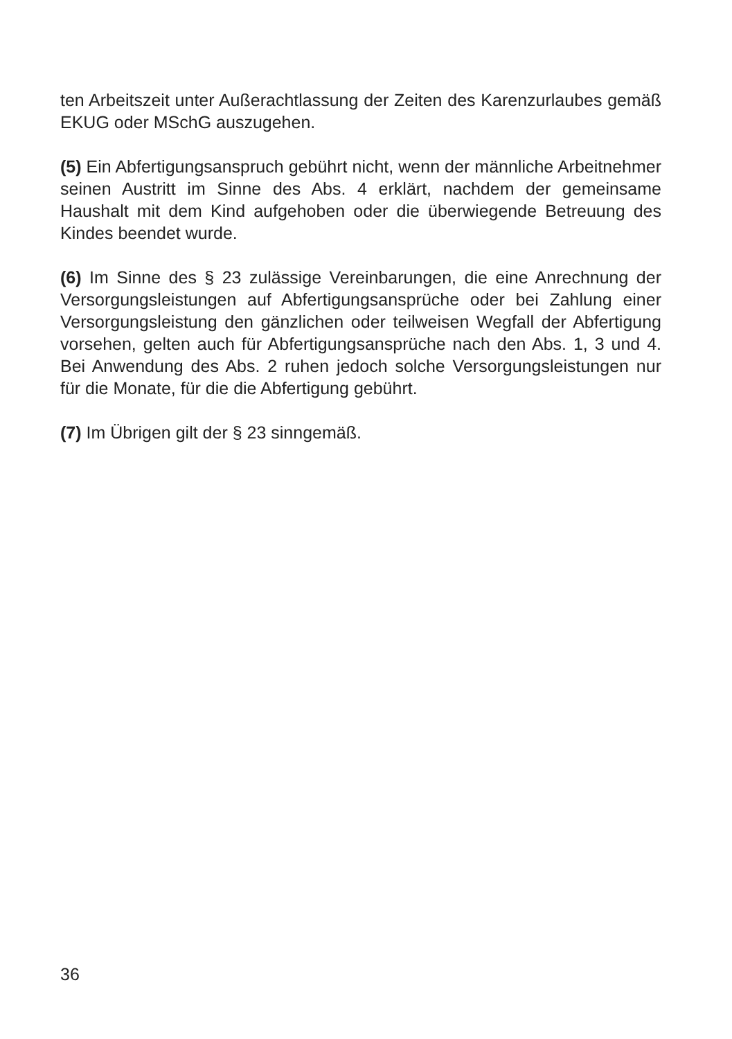ten Arbeitszeit unter Außerachtlassung der Zeiten des Karenzurlaubes gemäß EKUG oder MSchG auszugehen.
(5) Ein Abfertigungsanspruch gebührt nicht, wenn der männliche Arbeitnehmer seinen Austritt im Sinne des Abs. 4 erklärt, nachdem der gemeinsame Haushalt mit dem Kind aufgehoben oder die überwiegende Betreuung des Kindes beendet wurde.
(6) Im Sinne des § 23 zulässige Vereinbarungen, die eine Anrechnung der Versorgungsleistungen auf Abfertigungsansprüche oder bei Zahlung einer Versorgungsleistung den gänzlichen oder teilweisen Wegfall der Abfertigung vorsehen, gelten auch für Abfertigungsansprüche nach den Abs. 1, 3 und 4. Bei Anwendung des Abs. 2 ruhen jedoch solche Versorgungsleistungen nur für die Monate, für die die Abfertigung gebührt.
(7) Im Übrigen gilt der § 23 sinngemäß.
36